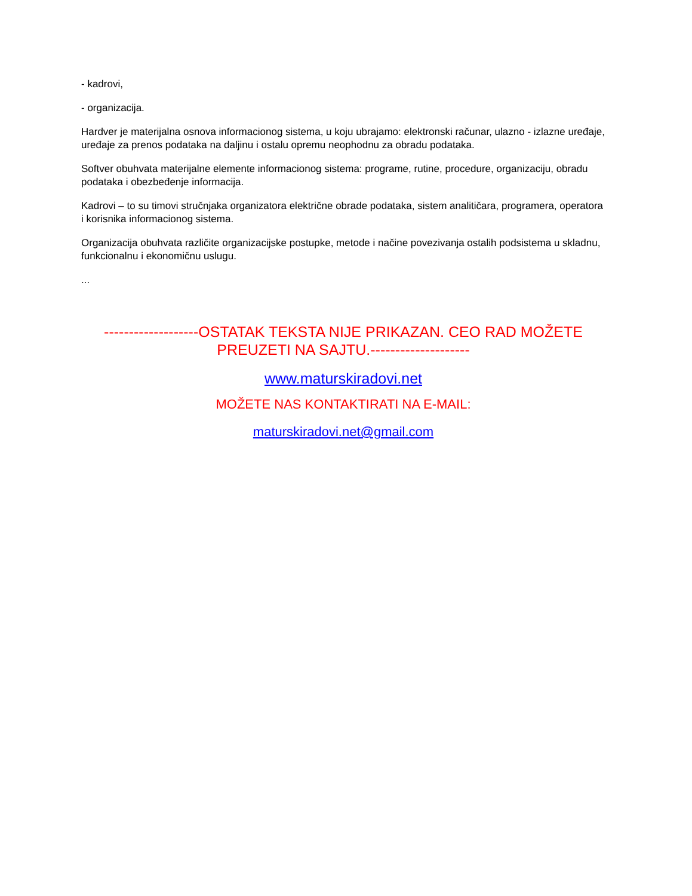- kadrovi,
- organizacija.
Hardver je materijalna osnova informacionog sistema, u koju ubrajamo: elektronski računar, ulazno - izlazne uređaje, uređaje za prenos podataka na daljinu i ostalu opremu neophodnu za obradu podataka.
Softver obuhvata materijalne elemente informacionog sistema: programe, rutine, procedure, organizaciju, obradu podataka i obezbeđenje informacija.
Kadrovi – to su timovi stručnjaka organizatora električne obrade podataka, sistem analitičara, programera, operatora i korisnika informacionog sistema.
Organizacija obuhvata različite organizacijske postupke, metode i načine povezivanja ostalih podsistema u skladnu, funkcionalnu i ekonomičnu uslugu.
...
-------------------OSTATAK TEKSTA NIJE PRIKAZAN. CEO RAD MOŽETE PREUZETI NA SAJTU.--------------------
www.maturskiradovi.net
MOŽETE NAS KONTAKTIRATI NA E-MAIL:
maturskiradovi.net@gmail.com